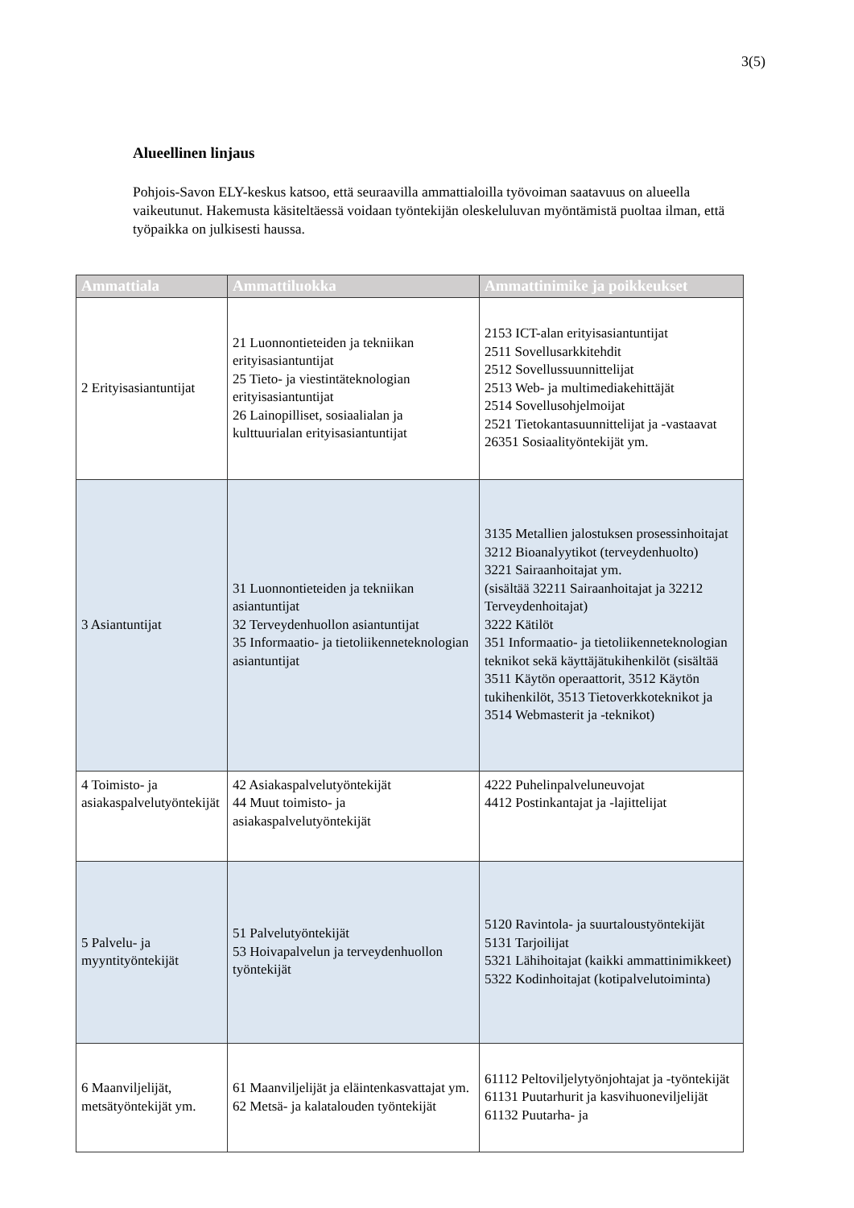3(5)
Alueellinen linjaus
Pohjois-Savon ELY-keskus katsoo, että seuraavilla ammattialoilla työvoiman saatavuus on alueella vaikeutunut. Hakemusta käsiteltäessä voidaan työntekijän oleskeluluvan myöntämistä puoltaa ilman, että työpaikka on julkisesti haussa.
| Ammattiala | Ammattiluokka | Ammattinimike ja poikkeukset |
| --- | --- | --- |
| 2 Erityisasiantuntijat | 21 Luonnontieteiden ja tekniikan erityisasiantuntijat 25 Tieto- ja viestintäteknologian erityisasiantuntijat 26 Lainopilliset, sosiaalialan ja kulttuurialan erityisasiantuntijat | 2153 ICT-alan erityisasiantuntijat 2511 Sovellusarkkitehdit 2512 Sovellussuunnittelijat 2513 Web- ja multimediakehittäjät 2514 Sovellusohjelmoijat 2521 Tietokantasuunnittelijat ja -vastaavat 26351 Sosiaalityöntekijät ym. |
| 3 Asiantuntijat | 31 Luonnontieteiden ja tekniikan asiantuntijat 32 Terveydenhuollon asiantuntijat 35 Informaatio- ja tietoliikenneteknologian asiantuntijat | 3135 Metallien jalostuksen prosessinhoitajat 3212 Bioanalyytikot (terveydenhuolto) 3221 Sairaanhoitajat ym. (sisältää 32211 Sairaanhoitajat ja 32212 Terveydenhoitajat) 3222 Kätilöt 351 Informaatio- ja tietoliikenneteknologian teknikot sekä käyttäjätukihenkilöt (sisältää 3511 Käytön operaattorit, 3512 Käytön tukihenkilöt, 3513 Tietoverkkoteknikot ja 3514 Webmasterit ja -teknikot) |
| 4 Toimisto- ja asiakaspalvelutyöntekijät | 42 Asiakaspalvelutyöntekijät 44 Muut toimisto- ja asiakaspalvelutyöntekijät | 4222 Puhelinpalveluneuvojat 4412 Postinkantajat ja -lajittelijat |
| 5 Palvelu- ja myyntityöntekijät | 51 Palvelutyöntekijät 53 Hoivapalvelun ja terveydenhuollon työntekijät | 5120 Ravintola- ja suurtaloustyöntekijät 5131 Tarjoilijat 5321 Lähihoitajat (kaikki ammattinimikkeet) 5322 Kodinhoitajat (kotipalvelutoiminta) |
| 6 Maanviljelijät, metsätyöntekijät ym. | 61 Maanviljelijät ja eläintenkasvattajat ym. 62 Metsä- ja kalatalouden työntekijät | 61112 Peltoviljelytyönjohtajat ja -työntekijät 61131 Puutarhurit ja kasvihuoneviljelijät 61132 Puutarha- ja |